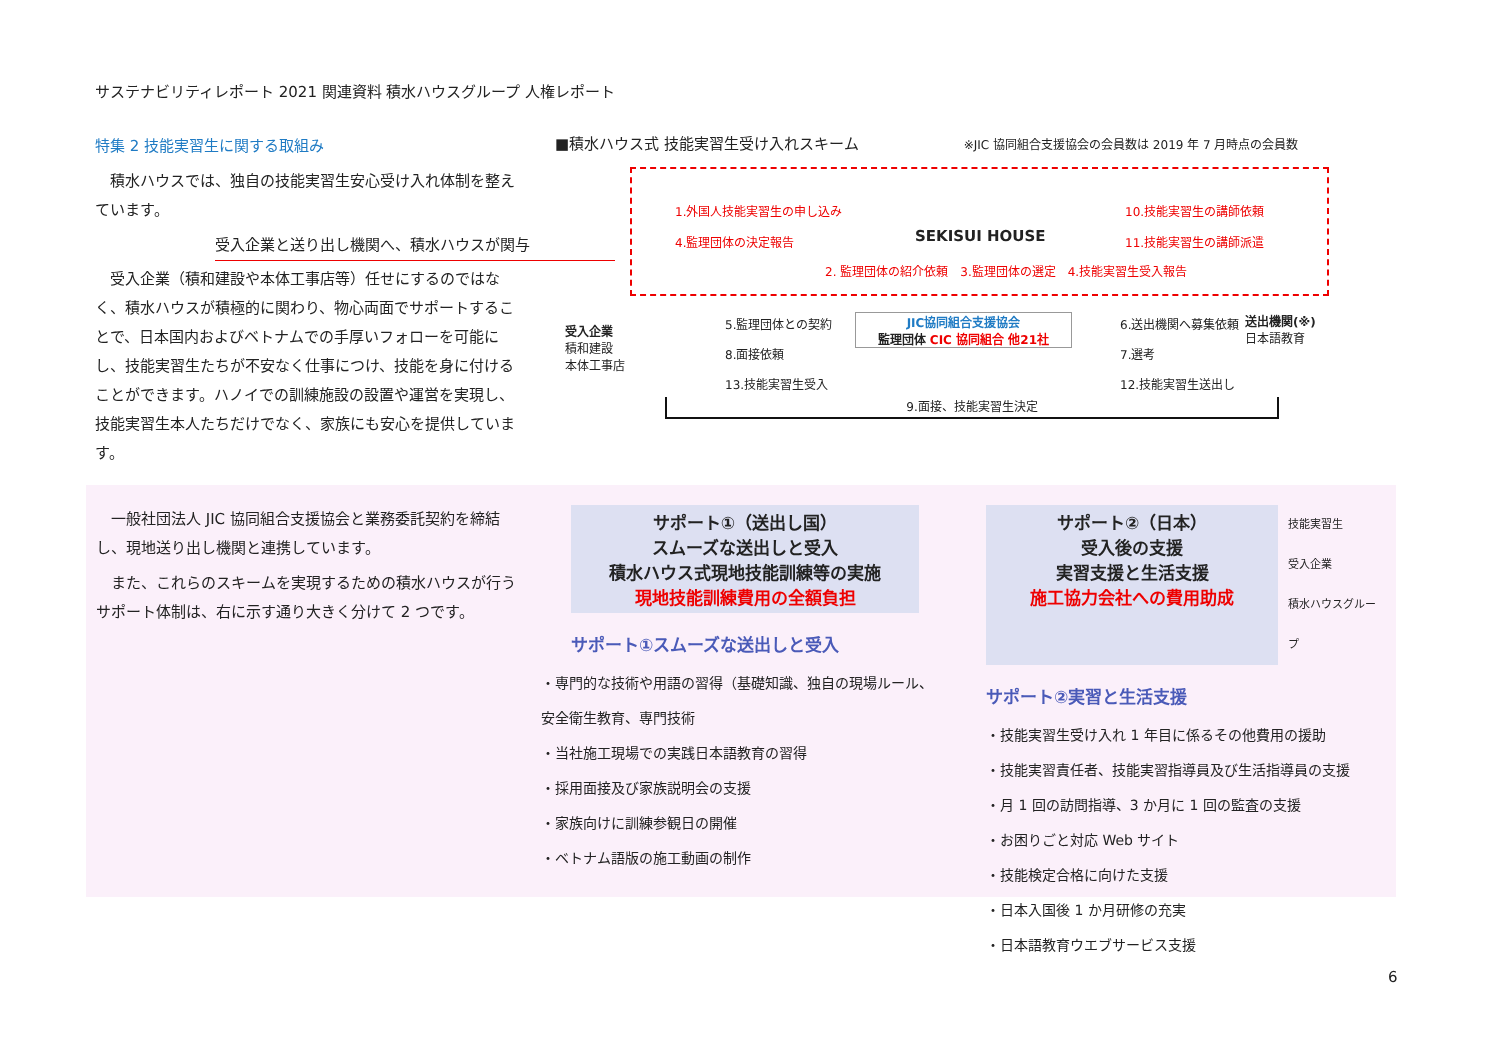サステナビリティレポート 2021 関連資料 積水ハウスグループ 人権レポート
特集 2 技能実習生に関する取組み
　積水ハウスでは、独自の技能実習生安心受け入れ体制を整えています。
受入企業と送り出し機関へ、積水ハウスが関与
　受入企業（積和建設や本体工事店等）任せにするのではなく、積水ハウスが積極的に関わり、物心両面でサポートすることで、日本国内およびベトナムでの手厚いフォローを可能にし、技能実習生たちが不安なく仕事につけ、技能を身に付けることができます。ハノイでの訓練施設の設置や運営を実現し、技能実習生本人たちだけでなく、家族にも安心を提供しています。
■積水ハウス式 技能実習生受け入れスキーム ※JIC 協同組合支援協会の会員数は 2019 年 7 月時点の会員数
1.外国人技能実習生の申し込み
4.監理団体の決定報告
SEKISUI HOUSE
10.技能実習生の講師依頼
11.技能実習生の講師派遣
2. 監理団体の紹介依頼　3.監理団体の選定　4.技能実習生受入報告
受入企業
積和建設
本体工事店
5.監理団体との契約
8.面接依頼
13.技能実習生受入
JIC協同組合支援協会
監理団体 CIC 協同組合 他21社
6.送出機関へ募集依頼
7.選考
12.技能実習生送出し
送出機関(※)
日本語教育
9.面接、技能実習生決定
　一般社団法人 JIC 協同組合支援協会と業務委託契約を締結し、現地送り出し機関と連携しています。
　また、これらのスキームを実現するための積水ハウスが行うサポート体制は、右に示す通り大きく分けて 2 つです。
サポート①（送出し国）
スムーズな送出しと受入
積水ハウス式現地技能訓練等の実施
現地技能訓練費用の全額負担
サポート①スムーズな送出しと受入
・専門的な技術や用語の習得（基礎知識、独自の現場ルール、安全衛生教育、専門技術
・当社施工現場での実践日本語教育の習得
・採用面接及び家族説明会の支援
・家族向けに訓練参観日の開催
・ベトナム語版の施工動画の制作
サポート②（日本）
受入後の支援
実習支援と生活支援
施工協力会社への費用助成
技能実習生
受入企業
積水ハウスグループ
サポート②実習と生活支援
・技能実習生受け入れ 1 年目に係るその他費用の援助
・技能実習責任者、技能実習指導員及び生活指導員の支援
・月 1 回の訪問指導、3 か月に 1 回の監査の支援
・お困りごと対応 Web サイト
・技能検定合格に向けた支援
・日本入国後 1 か月研修の充実
・日本語教育ウエブサービス支援
6